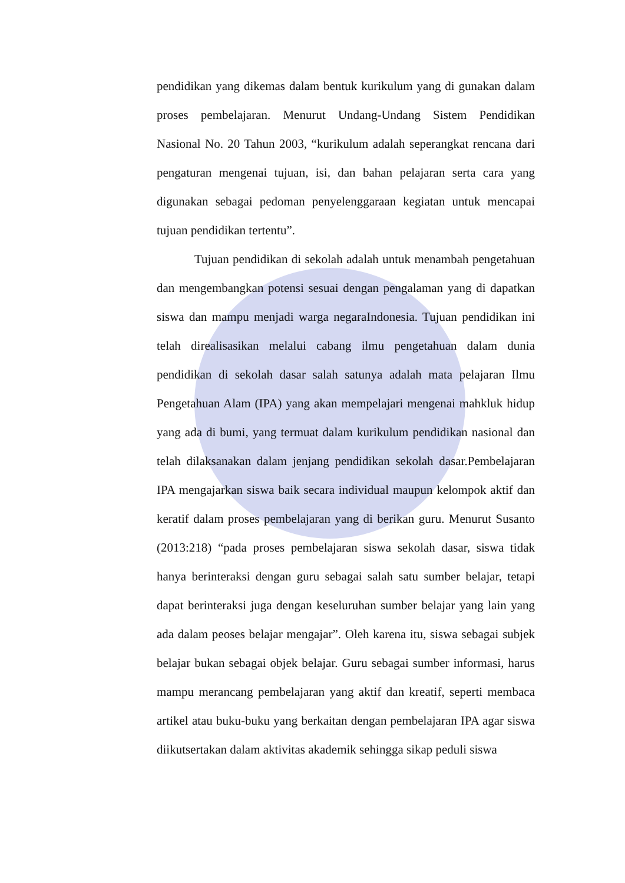pendidikan yang dikemas dalam bentuk kurikulum yang di gunakan dalam proses pembelajaran. Menurut Undang-Undang Sistem Pendidikan Nasional No. 20 Tahun 2003, “kurikulum adalah seperangkat rencana dari pengaturan mengenai tujuan, isi, dan bahan pelajaran serta cara yang digunakan sebagai pedoman penyelenggaraan kegiatan untuk mencapai tujuan pendidikan tertentu”.
Tujuan pendidikan di sekolah adalah untuk menambah pengetahuan dan mengembangkan potensi sesuai dengan pengalaman yang di dapatkan siswa dan mampu menjadi warga negaraIndonesia. Tujuan pendidikan ini telah direalisasikan melalui cabang ilmu pengetahuan dalam dunia pendidikan di sekolah dasar salah satunya adalah mata pelajaran Ilmu Pengetahuan Alam (IPA) yang akan mempelajari mengenai mahkluk hidup yang ada di bumi, yang termuat dalam kurikulum pendidikan nasional dan telah dilaksanakan dalam jenjang pendidikan sekolah dasar.Pembelajaran IPA mengajarkan siswa baik secara individual maupun kelompok aktif dan keratif dalam proses pembelajaran yang di berikan guru. Menurut Susanto (2013:218) “pada proses pembelajaran siswa sekolah dasar, siswa tidak hanya berinteraksi dengan guru sebagai salah satu sumber belajar, tetapi dapat berinteraksi juga dengan keseluruhan sumber belajar yang lain yang ada dalam peoses belajar mengajar”. Oleh karena itu, siswa sebagai subjek belajar bukan sebagai objek belajar. Guru sebagai sumber informasi, harus mampu merancang pembelajaran yang aktif dan kreatif, seperti membaca artikel atau buku-buku yang berkaitan dengan pembelajaran IPA agar siswa diikutsertakan dalam aktivitas akademik sehingga sikap peduli siswa